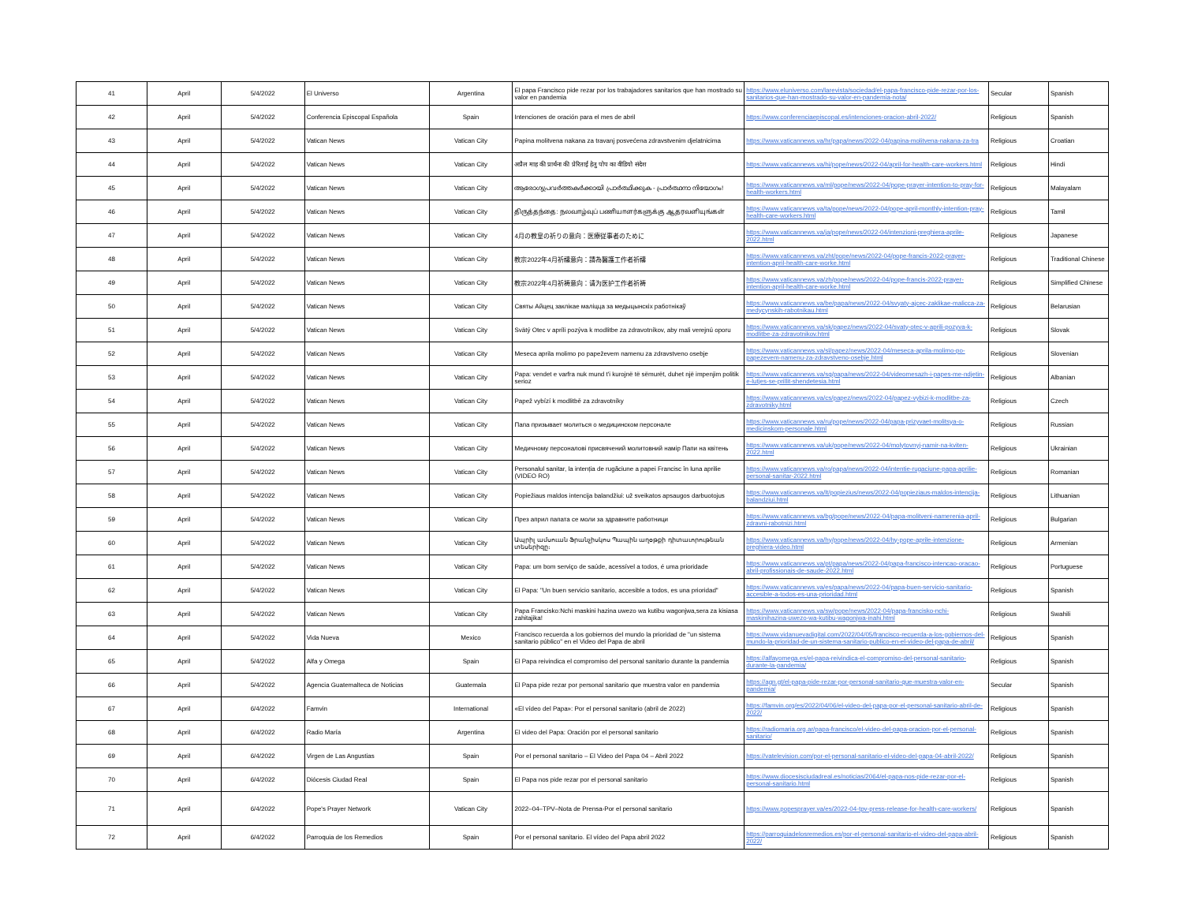| 41 | April | 5/4/2022 | El Universo | Argentina | El papa Francisco pide rezar por los trabajadores sanitarios que han mostrado su valor en pandemia | https://www.eluniverso.com/larevista/sociedad/el-papa-francisco-pide-rezar-por-los-sanitarios-que-han-mostrado-su-valor-en-pandemia-nota/ | Secular | Spanish |
| 42 | April | 5/4/2022 | Conferencia Episcopal Española | Spain | Intenciones de oración para el mes de abril | https://www.conferenciaepiscopal.es/intenciones-oracion-abril-2022/ | Religious | Spanish |
| 43 | April | 5/4/2022 | Vatican News | Vatican City | Papina molitvena nakana za travanj posvećena zdravstvenim djelatnicima | https://www.vaticannews.va/hr/papa/news/2022-04/papina-molitvena-nakana-za-tra | Religious | Croatian |
| 44 | April | 5/4/2022 | Vatican News | Vatican City | अप्रैल माह की प्रार्थना की प्रेरिताई हेतु पोप का वीडियो संदेश | https://www.vaticannews.va/hi/pope/news/2022-04/april-for-health-care-workers.html | Religious | Hindi |
| 45 | April | 5/4/2022 | Vatican News | Vatican City | ആരോഗ്യപ്രവർത്തകർക്കായി പ്രാർത്ഥിക്കുക - പ്രാർത്ഥനാ നിയോഗം! | https://www.vaticannews.va/ml/pope/news/2022-04/pope-prayer-intention-to-pray-for-health-workers.html | Religious | Malayalam |
| 46 | April | 5/4/2022 | Vatican News | Vatican City | திருத்தந்தை: நலவாழ்வுப் பணியாளர்களுக்கு ஆதரவளியுங்கள் | https://www.vaticannews.va/ta/pope/news/2022-04/pope-april-monthly-intention-pray-health-care-workers.html | Religious | Tamil |
| 47 | April | 5/4/2022 | Vatican News | Vatican City | 4月の教皇の祈りの意向：医療従事者のために | https://www.vaticannews.va/ja/pope/news/2022-04/intenzioni-preghiera-aprile-2022.html | Religious | Japanese |
| 48 | April | 5/4/2022 | Vatican News | Vatican City | 教宗2022年4月祈禱意向：請為醫護工作者祈禱 | https://www.vaticannews.va/zht/pope/news/2022-04/pope-francis-2022-prayer-intention-april-health-care-worke.html | Religious | Traditional Chinese |
| 49 | April | 5/4/2022 | Vatican News | Vatican City | 教宗2022年4月祈祷意向：请为医护工作者祈祷 | https://www.vaticannews.va/zh/pope/news/2022-04/pope-francis-2022-prayer-intention-april-health-care-worke.html | Religious | Simplified Chinese |
| 50 | April | 5/4/2022 | Vatican News | Vatican City | Святы Айцец заклікае маліцца за медыцынскіх работнікаў | https://www.vaticannews.va/be/papa/news/2022-04/svyaty-ajcec-zaklikae-malicca-za-medycynskih-rabotnikau.html | Religious | Belarusian |
| 51 | April | 5/4/2022 | Vatican News | Vatican City | Svätý Otec v apríli pozýva k modlitbe za zdravotníkov, aby mali verejnú oporu | https://www.vaticannews.va/sk/papez/news/2022-04/svaty-otec-v-aprili-pozyva-k-modlitbe-za-zdravotnikov.html | Religious | Slovak |
| 52 | April | 5/4/2022 | Vatican News | Vatican City | Meseca aprila molimo po papeževem namenu za zdravstveno osebje | https://www.vaticannews.va/sl/papez/news/2022-04/meseca-aprila-molimo-po-papezevem-namenu-za-zdravstveno-osebje.html | Religious | Slovenian |
| 53 | April | 5/4/2022 | Vatican News | Vatican City | Papa: vendet e varfra nuk mund t'i kurojnë të sëmurët, duhet një impenjim politik serioz | https://www.vaticannews.va/sq/papa/news/2022-04/videomesazh-i-papes-me-ndjetin-e-lutjes-se-prillit-shendetesia.html | Religious | Albanian |
| 54 | April | 5/4/2022 | Vatican News | Vatican City | Papež vybízí k modlitbě za zdravotníky | https://www.vaticannews.va/cs/papez/news/2022-04/papez-vybizi-k-modlitbe-za-zdravotniky.html | Religious | Czech |
| 55 | April | 5/4/2022 | Vatican News | Vatican City | Папа призывает молиться о медицинском персонале | https://www.vaticannews.va/ru/pope/news/2022-04/papa-prizyvaet-molitsya-o-medicinskom-personale.html | Religious | Russian |
| 56 | April | 5/4/2022 | Vatican News | Vatican City | Медичному персоналові присвячений молитовний намір Папи на квітень | https://www.vaticannews.va/uk/pope/news/2022-04/molytovnyj-namir-na-kviten-2022.html | Religious | Ukrainian |
| 57 | April | 5/4/2022 | Vatican News | Vatican City | Personalul sanitar, la intenția de rugăciune a papei Francisc în luna aprilie (VIDEO RO) | https://www.vaticannews.va/ro/papa/news/2022-04/intentie-rugaciune-papa-aprilie-personal-sanitar-2022.html | Religious | Romanian |
| 58 | April | 5/4/2022 | Vatican News | Vatican City | Popiežiaus maldos intencija balandžiui: už sveikatos apsaugos darbuotojus | https://www.vaticannews.va/lt/popiezius/news/2022-04/popieziaus-maldos-intencija-balandziui.html | Religious | Lithuanian |
| 59 | April | 5/4/2022 | Vatican News | Vatican City | През април папата се моли за здравните работници | https://www.vaticannews.va/bg/pope/news/2022-04/papa-molitveni-namerenia-april-zdravni-rabotnizi.html | Religious | Bulgarian |
| 60 | April | 5/4/2022 | Vatican News | Vatican City | Ապրիլ ամսուան Ֆրանչիսկոս Պապին աղօթքի դիտաւորութեան տեսերիզը։ | https://www.vaticannews.va/hy/pope/news/2022-04/hy-pope-aprile-intenzione-preghiera-video.html | Religious | Armenian |
| 61 | April | 5/4/2022 | Vatican News | Vatican City | Papa: um bom serviço de saúde, acessível a todos, é uma prioridade | https://www.vaticannews.va/pt/papa/news/2022-04/papa-francisco-intencao-oracao-abril-profissionais-de-saude-2022.html | Religious | Portuguese |
| 62 | April | 5/4/2022 | Vatican News | Vatican City | El Papa: "Un buen servicio sanitario, accesible a todos, es una prioridad" | https://www.vaticannews.va/es/papa/news/2022-04/papa-buen-servicio-sanitario-accesible-a-todos-es-una-prioridad.html | Religious | Spanish |
| 63 | April | 5/4/2022 | Vatican News | Vatican City | Papa Francisko:Nchi maskini hazina uwezo wa kutibu wagonjwa,sera za kisiasa zahitajika! | https://www.vaticannews.va/sw/pope/news/2022-04/papa-francisko-nchi-maskinihazina-uwezo-wa-kutibu-wagonjwa-inahi.html | Religious | Swahili |
| 64 | April | 5/4/2022 | Vida Nueva | Mexico | Francisco recuerda a los gobiernos del mundo la prioridad de "un sistema sanitario público" en el Video del Papa de abril | https://www.vidanuevadigital.com/2022/04/05/francisco-recuerda-a-los-gobiernos-del-mundo-la-prioridad-de-un-sistema-sanitario-publico-en-el-video-del-papa-de-abril/ | Religious | Spanish |
| 65 | April | 5/4/2022 | Alfa y Omega | Spain | El Papa reivindica el compromiso del personal sanitario durante la pandemia | https://alfayomega.es/el-papa-reivindica-el-compromiso-del-personal-sanitario-durante-la-pandemia/ | Religious | Spanish |
| 66 | April | 5/4/2022 | Agencia Guatemalteca de Noticias | Guatemala | El Papa pide rezar por personal sanitario que muestra valor en pandemia | https://agn.gt/el-papa-pide-rezar-por-personal-sanitario-que-muestra-valor-en-pandemia/ | Secular | Spanish |
| 67 | April | 6/4/2022 | Famvin | International | «El vídeo del Papa»: Por el personal sanitario (abril de 2022) | https://famvin.org/es/2022/04/06/el-video-del-papa-por-el-personal-sanitario-abril-de-2022/ | Religious | Spanish |
| 68 | April | 6/4/2022 | Radio María | Argentina | El video del Papa: Oración por el personal sanitario | https://radiomaria.org.ar/papa-francisco/el-video-del-papa-oracion-por-el-personal-sanitario/ | Religious | Spanish |
| 69 | April | 6/4/2022 | Virgen de Las Angustias | Spain | Por el personal sanitario – El Video del Papa 04 – Abril 2022 | https://vatelevision.com/por-el-personal-sanitario-el-video-del-papa-04-abril-2022/ | Religious | Spanish |
| 70 | April | 6/4/2022 | Diócesis Ciudad Real | Spain | El Papa nos pide rezar por el personal sanitario | https://www.diocesisciudadreal.es/noticias/2064/el-papa-nos-pide-rezar-por-el-personal-sanitario.html | Religious | Spanish |
| 71 | April | 6/4/2022 | Pope's Prayer Network | Vatican City | 2022–04–TPV–Nota de Prensa-Por el personal sanitario | https://www.popesprayer.va/es/2022-04-tpv-press-release-for-health-care-workers/ | Religious | Spanish |
| 72 | April | 6/4/2022 | Parroquia de los Remedios | Spain | Por el personal sanitario. El vídeo del Papa abril 2022 | https://parroquiadelosremedios.es/por-el-personal-sanitario-el-video-del-papa-abril-2022/ | Religious | Spanish |